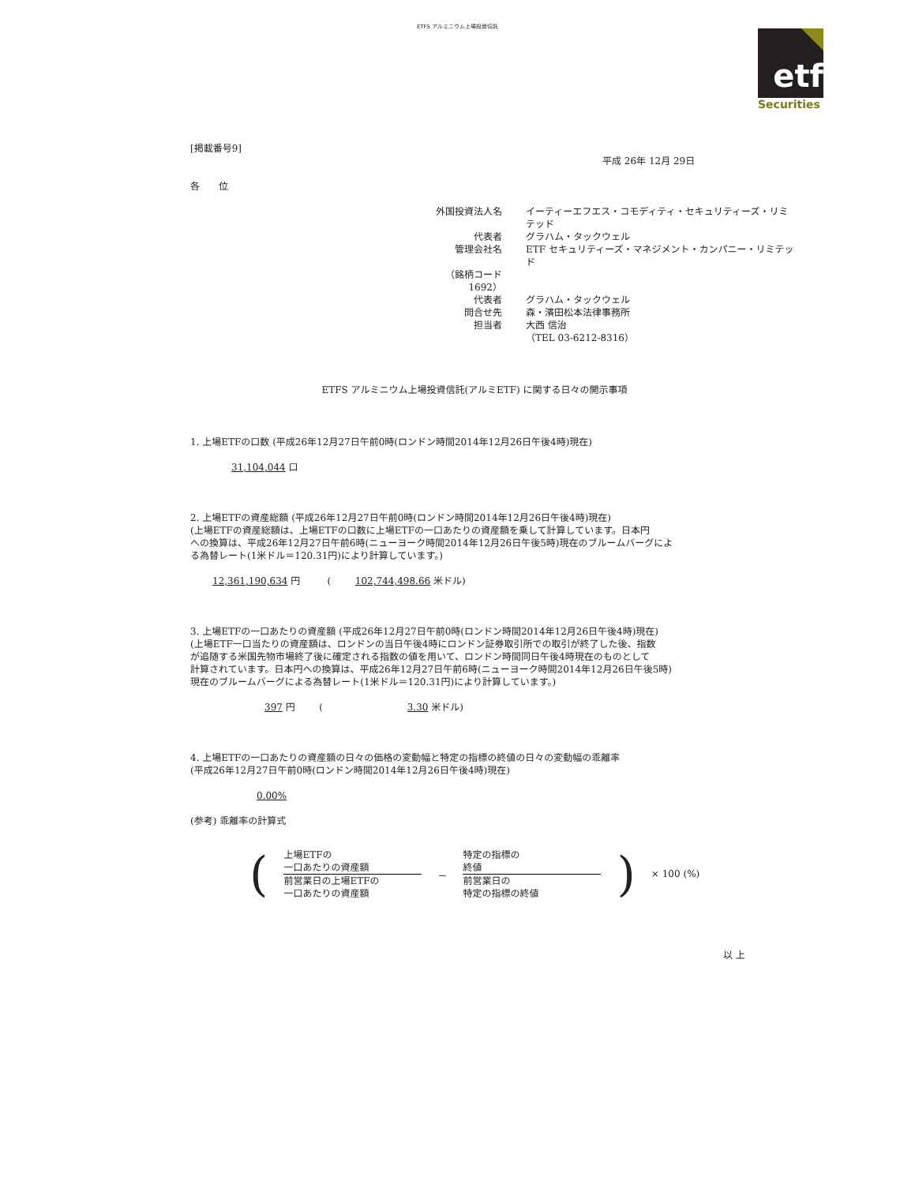ETFS アルミニウム上場投資信託
etf
Securities
[掲載番号9]
平成 26年 12月 29日
各　　位
外国投資法人名
イーティーエフエス・コモディティ・セキュリティーズ・リミテッド
代表者
グラハム・タックウェル
管理会社名
ETF セキュリティーズ・マネジメント・カンパニー・リミテッド
（銘柄コード 1692）
代表者
グラハム・タックウェル
問合せ先
森・濱田松本法律事務所
担当者
大西 信治
（TEL 03-6212-8316）
ETFS アルミニウム上場投資信託(アルミETF) に関する日々の開示事項
1. 上場ETFの口数 (平成26年12月27日午前0時(ロンドン時間2014年12月26日午後4時)現在)
31,104,044 口
2. 上場ETFの資産総額 (平成26年12月27日午前0時(ロンドン時間2014年12月26日午後4時)現在)
(上場ETFの資産総額は、上場ETFの口数に上場ETFの一口あたりの資産額を乗して計算しています。日本円
への換算は、平成26年12月27日午前6時(ニューヨーク時間2014年12月26日午後5時)現在のブルームバーグによ
る為替レート(1米ドル＝120.31円)により計算しています。)
12,361,190,634 円 ( 102,744,498.66 米ドル)
3. 上場ETFの一口あたりの資産額 (平成26年12月27日午前0時(ロンドン時間2014年12月26日午後4時)現在)
(上場ETF一口当たりの資産額は、ロンドンの当日午後4時にロンドン証券取引所での取引が終了した後、指数
が追随する米国先物市場終了後に確定される指数の値を用いて、ロンドン時間同日午後4時現在のものとして
計算されています。日本円への換算は、平成26年12月27日午前6時(ニューヨーク時間2014年12月26日午後5時)
現在のブルームバーグによる為替レート(1米ドル＝120.31円)により計算しています。)
397 円 ( 3.30 米ドル)
4. 上場ETFの一口あたりの資産額の日々の価格の変動幅と特定の指標の終値の日々の変動幅の乖離率
(平成26年12月27日午前0時(ロンドン時間2014年12月26日午後4時)現在)
0.00%
(参考) 乖離率の計算式
(
上場ETFの
一口あたりの資産額
前営業日の上場ETFの
一口あたりの資産額
－
特定の指標の
終値
前営業日の
特定の指標の終値
) × 100 (%)
以 上